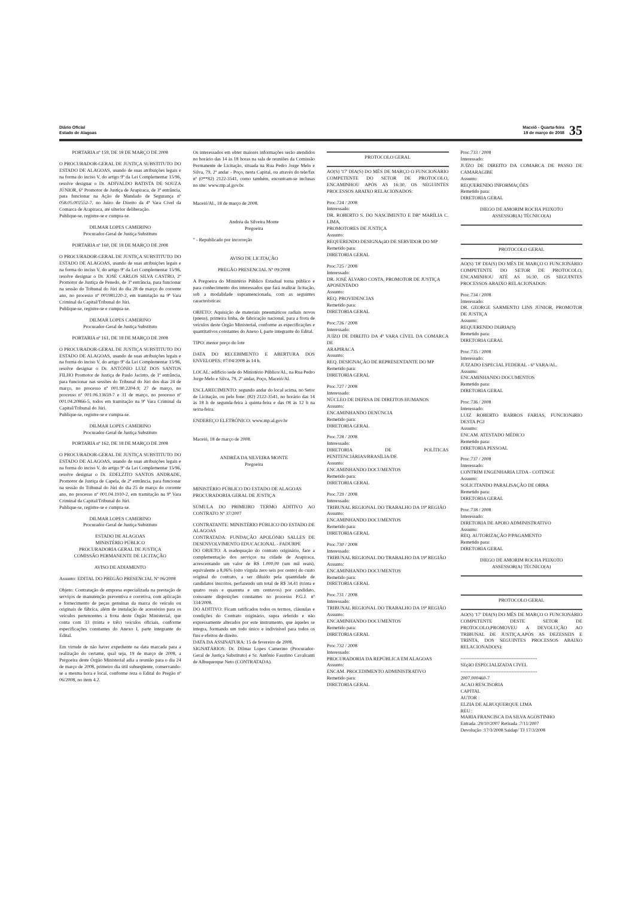Diário Oficial
Estado de Alagoas
Maceió - Quarta-feira
19 de março de 2008
35
PORTARIA nº 159, DE 18 DE MARÇO DE 2008
O PROCURADOR-GERAL DE JUSTIÇA SUBSTITUTO DO ESTADO DE ALAGOAS, usando de suas atribuições legais e na forma do inciso V, do artigo 9º da Lei Complementar 15/96, resolve designar o Dr. ADIVALDO BATISTA DE SOUZA JÚNIOR, 6º Promotor de Justiça de Arapiraca, de 3ª entrância, para funcionar na Ação de Mandado de Segurança nº 058.05.002552-7, no Juízo de Direito da 4ª Vara Cível da Comarca de Arapiraca, até ulterior deliberação.
Publique-se, registre-se e cumpra-se.
DILMAR LOPES CAMERINO
Procurador-Geral de Justiça Substituto
PORTARIA nº 160, DE 18 DE MARÇO DE 2008
O PROCURADOR-GERAL DE JUSTIÇA SUBSTITUTO DO ESTADO DE ALAGOAS, usando de suas atribuições legais e na forma do inciso V, do artigo 9º da Lei Complementar 15/96, resolve designar o Dr. JOSÉ CARLOS SILVA CASTRO, 2º Promotor de Justiça de Penedo, de 3ª entrância, para funcionar na sessão do Tribunal do Júri do dia 28 de março do corrente ano, no processo nº 001981220-2, em tramitação na 9ª Vara Criminal da Capital/Tribunal do Júri.
Publique-se, registre-se e cumpra-se.
DILMAR LOPES CAMERINO
Procurador-Geral de Justiça Substituto
PORTARIA nº 161, DE 18 DE MARÇO DE 2008
O PROCURADOR-GERAL DE JUSTIÇA SUBSTITUTO DO ESTADO DE ALAGOAS, usando de suas atribuições legais e na forma do inciso V, do artigo 9º da Lei Complementar 15/96, resolve designar o Dr. ANTÔNIO LUIZ DOS SANTOS FILHO Promotor de Justiça de Paulo Jacinto, de 1ª entrância, para funcionar nas sessões do Tribunal do Júri dos dias 24 de março, no processo nº 001.90.2204-9; 27 de março, no processo nº 001.06.13659-7 e 31 de março, no processo nº 001.04.20866-5, todos em tramitação na 9ª Vara Criminal da Capital/Tribunal do Júri.
Publique-se, registre-se e cumpra-se.
DILMAR LOPES CAMERINO
Procurador-Geral de Justiça Substituto
PORTARIA nº 162, DE 18 DE MARÇO DE 2008
O PROCURADOR-GERAL DE JUSTIÇA SUBSTITUTO DO ESTADO DE ALAGOAS, usando de suas atribuições legais e na forma do inciso V, do artigo 9º da Lei Complementar 15/96, resolve designar o Dr. EDELZITO SANTOS ANDRADE, Promotor de Justiça de Capela, de 2ª entrância, para funcionar na sessão do Tribunal do Júri do dia 25 de março do corrente ano, no processo nº 001.04.1910-2, em tramitação na 9ª Vara Criminal da Capital/Tribunal do Júri.
Publique-se, registre-se e cumpra-se.
DILMAR LOPES CAMERINO
Procurador-Geral de Justiça Substituto
ESTADO DE ALAGOAS
MINISTÉRIO PÚBLICO
PROCURADORIA GERAL DE JUSTIÇA
COMISSÃO PERMANENTE DE LICITAÇÃO
AVISO DE ADIAMENTO
Assunto: EDITAL DO PREGÃO PRESENCIAL Nº 06/2008
Objeto: Contratação de empresa especializada na prestação de serviços de manutenção preventiva e corretiva, com aplicação e fornecimento de peças genuínas da marca do veículo ou originais de fábrica, além de instalação de acessórios para os veículos pertencentes à frota deste Órgão Ministerial, que conta com 33 (trinta e três) veículos oficiais, conforme especificações constantes do Anexo I, parte integrante do Edital.
Em virtude de não haver expediente na data marcada para a realização do certame, qual seja, 19 de março de 2008, a Pregoeira deste Órgão Ministerial adia a reunião para o dia 24 de março de 2008, primeiro dia útil subseqüente, conservando-se a mesma hora e local, conforme reza o Edital do Pregão nº 06/2008, no item 4.2.
Os interessados em obter maiores informações serão atendidos no horário das 14 às 18 horas na sala de reuniões da Comissão Permanente de Licitação, situada na Rua Pedro Jorge Melo e Silva, 79, 2º andar - Poço, nesta Capital, ou através do tele/fax nº (0**82) 2122-3541, como também, encontram-se inclusas no site: www.mp.al.gov.br.
Maceió/Al., 18 de março de 2008.
Andréa da Silveira Monte
Pregoeira
" - Republicado por incorreção
AVISO DE LICITAÇÃO
PREGÃO PRESENCIAL Nº 09/2008
A Pregoeira do Ministério Público Estadual torna público e para conhecimento dos interessados que fará realizar licitação, sob a modalidade supramencionada, com as seguintes características:
OBJETO: Aquisição de materiais pneumáticos radiais novos (pneus), primeira linha, de fabricação nacional, para a frota de veículos deste Órgão Ministerial, conforme as especificações e quantitativos constantes do Anexo I, parte integrante do Edital.
TIPO: menor preço do lote
DATA DO RECEBIMENTO E ABERTURA DOS ENVELOPES: 07/04/2008 às 14 h.
LOCAL: edifício sede do Ministério Público/Al., na Rua Pedro Jorge Melo e Silva, 79, 2º andar, Poço, Maceió/Al.
ESCLARECIMENTO: segundo andar do local acima, no Setor de Licitação, ou pelo fone: (82) 2122-3541, no horário das 14 às 18 h de segunda-feira à quinta-feira e das 08 às 12 h na sexta-feira.
ENDEREÇO ELETRÔNICO: www.mp.al.gov.br
Maceió, 18 de março de 2008.
ANDRÉA DA SILVEIRA MONTE
Pregoeira
MINISTÉRIO PÚBLICO DO ESTADO DE ALAGOAS
PROCURADORIA GERAL DE JUSTIÇA
SÚMULA DO PRIMEIRO TERMO ADITIVO AO CONTRATO Nº 37/2007
CONTRATANTE: MINISTÉRIO PÚBLICO DO ESTADO DE ALAGOAS
CONTRATADA: FUNDAÇÃO APOLÔNIO SALLES DE DESENVOLVIMENTO EDUCACIONAL - FADURPE
DO OBJETO: A readequação do contrato originário, face a complementação dos serviços na cidade de Arapiraca, acrescentando um valor de R$ 1.000,00 (um mil reais), equivalente a 8,06% (oito vírgula zero seis por cento) do custo original do contrato, a ser diluído pela quantidade de candidatos inscritos, perfazendo um total de R$ 34,41 (trinta e quatro reais e quarenta e um centavos) por candidato, consoante disposições constantes no processo P.G.J. nº 334/2008.
DO ADITIVO: Ficam ratificados todos os termos, cláusulas e condições do Contrato originário, supra referido e não expressamente alterados por este instrumento, que àqueles se integra, formando um todo único e indivisível para todos os fins e efeitos de direito.
DATA DA ASSINATURA: 15 de fevereiro de 2008.
SIGNATÁRIOS: Dr. Dilmar Lopes Camerino (Procurador-Geral de Justiça Substituto) e Sr. Antônio Faustino Cavalcanti de Albuquerque Neto (CONTRATADA).
PROTOCOLO GERAL
AO(S) '17' DIA(S) DO MÊS DE MARÇO O FUNCIONÁRIO COMPETENTE DO SETOR DE PROTOCOLO, ENCAMINHOU APÓS AS 16:30, OS SEGUINTES PROCESSOS ABAIXO RELACIONADOS:
Proc.724 / 2008
Interessado:
DR. ROBERTO S. DO NASCIMENTO E DRª MARÍLIA C. LIMA,
PROMOTORES DE JUSTIÇA
Assunto:
REQUERENDO DESIGNAçãO DE SERVIDOR DO MP
Remetido para:
DIRETORIA GERAL
Proc.725 / 2008
Interessado:
DR. JOSÉ ÁLVARO COSTA, PROMOTOR DE JUSTIÇA
APOSENTADO
Assunto:
REQ. PROVIDENCIAS
Remetido para:
DIRETORIA GERAL
Proc.726 / 2008
Interessado:
JUÍZO DE DIREITO DA 4ª VARA CÍVEL DA COMARCA DE
ARAPIRACA
Assunto:
REQ. DESIGNAÇÃO DE REPRESENTANTE DO MP
Remetido para:
DIRETORIA GERAL
Proc.727 / 2008
Interessado:
NÚCLEO DE DEFESA DE DIREITOS HUMANOS
Assunto:
ENCAMINHANDO DENÚNCIA
Remetido para:
DIRETORIA GERAL
Proc.728 / 2008
Interessado:
DIRETORIA DE POLÍTICAS PENITENCIÁRIAS/BRASÍLIA/DF.
Assunto:
ENCAMINHANDO DOCUMENTOS
Remetido para:
DIRETORIA GERAL
Proc.729 / 2008
Interessado:
TRIBUNAL REGIONAL DO TRABALHO DA 19ª REGIÃO
Assunto:
ENCAMINHANDO DOCUMENTOS
Remetido para:
DIRETORIA GERAL
Proc.730 / 2008
Interessado:
TRIBUNAL REGIONAL DO TRABALHO DA 19ª REGIÃO
Assunto:
ENCAMINHANDO DOCUMENTOS
Remetido para:
DIRETORIA GERAL
Proc.731 / 2008
Interessado:
TRIBUNAL REGIONAL DO TRABALHO DA 19ª REGIÃO
Assunto:
ENCAMINHANDO DOCUMENTOS
Remetido para:
DIRETORIA GERAL
Proc.732 / 2008
Interessado:
PROCURADORIA DA REPÚBLICA EM ALAGOAS
Assunto:
ENCAM. PROCEDIMENTO ADMINISTRATIVO
Remetido para:
DIRETORIA GERAL
Proc.733 / 2008
Interessado:
JUÍZO DE DIREITO DA COMARCA DE PASSO DE CAMARAGIBE
Assunto:
REQUERENDO INFORMAÇÕES
Remetido para:
DIRETORIA GERAL
DIEGO DE AMORIM ROCHA PEIXOTO
ASSESSOR(A) TÉCNICO(A)
PROTOCOLO GERAL
AO(S) '18' DIA(S) DO MÊS DE MARÇO O FUNCIONÁRIO COMPETENTE DO SETOR DE PROTOCOLO, ENCAMINHOU ATÉ AS 16:30, OS SEGUINTES PROCESSOS ABAIXO RELACIONADOS:
Proc.734 / 2008
Interessado:
DR. GEORGE SARMENTO LINS JÚNIOR, PROMOTOR DE JUSTIÇA
Assunto:
REQUERENDO DIáRIA(S)
Remetido para:
DIRETORIA GERAL
Proc.735 / 2008
Interessado:
JUIZADO ESPECIAL FEDERAL - 6ª VARA/AL.
Assunto:
ENCAMINHANDO DOCUMENTOS
Remetido para:
DIRETORIA GERAL
Proc.736 / 2008
Interessado:
LUIZ ROBERTO BARROS FARIAS, FUNCIONáRIO DESTA PGJ
Assunto:
ENCAM. ATESTADO MÉDICO
Remetido para:
DIRETORIA PESSOAL
Proc.737 / 2008
Interessado:
CONTRIM ENGENHARIA LTDA - COTENGE
Assunto:
SOLICITANDO PARALISAÇÃO DE OBRA
Remetido para:
DIRETORIA GERAL
Proc.738 / 2008
Interessado:
DIRETORIA DE APOIO ADMINISTRATIVO
Assunto:
REQ. AUTORIZAÇÃO P/PAGAMENTO
Remetido para:
DIRETORIA GERAL
DIEGO DE AMORIM ROCHA PEIXOTO
ASSESSOR(A) TÉCNICO(A)
PROTOCOLO GERAL
AO(S) '17' DIA(S) DO MÊS DE MARÇO O FUNCIONÁRIO COMPETENTE DESTE SETOR DE PROTOCOLO,PROMOVEU A DEVOLUÇÃO AO TRIBUNAL DE JUSTIÇA,APÓS AS DEZESSEIS E TRINTA, DOS SEGUINTES PROCESSOS ABAIXO RELACIONADO(S):
------------------------------------------------
SEçãO ESPECIALIZADA CIVEL
------------------------------------------------
2007.000460-7
ACAO RESCISORIA
CAPITAL
AUTOR :
ELZIA DE ALBUQUERQUE LIMA
REU :
MARIA FRANCISCA DA SILVA AGOSTINHO
Entrada :29/10/2007 Retirada :7/11/2007
Devolução :17/3/2008 Saidap/ TJ 17/3/2008